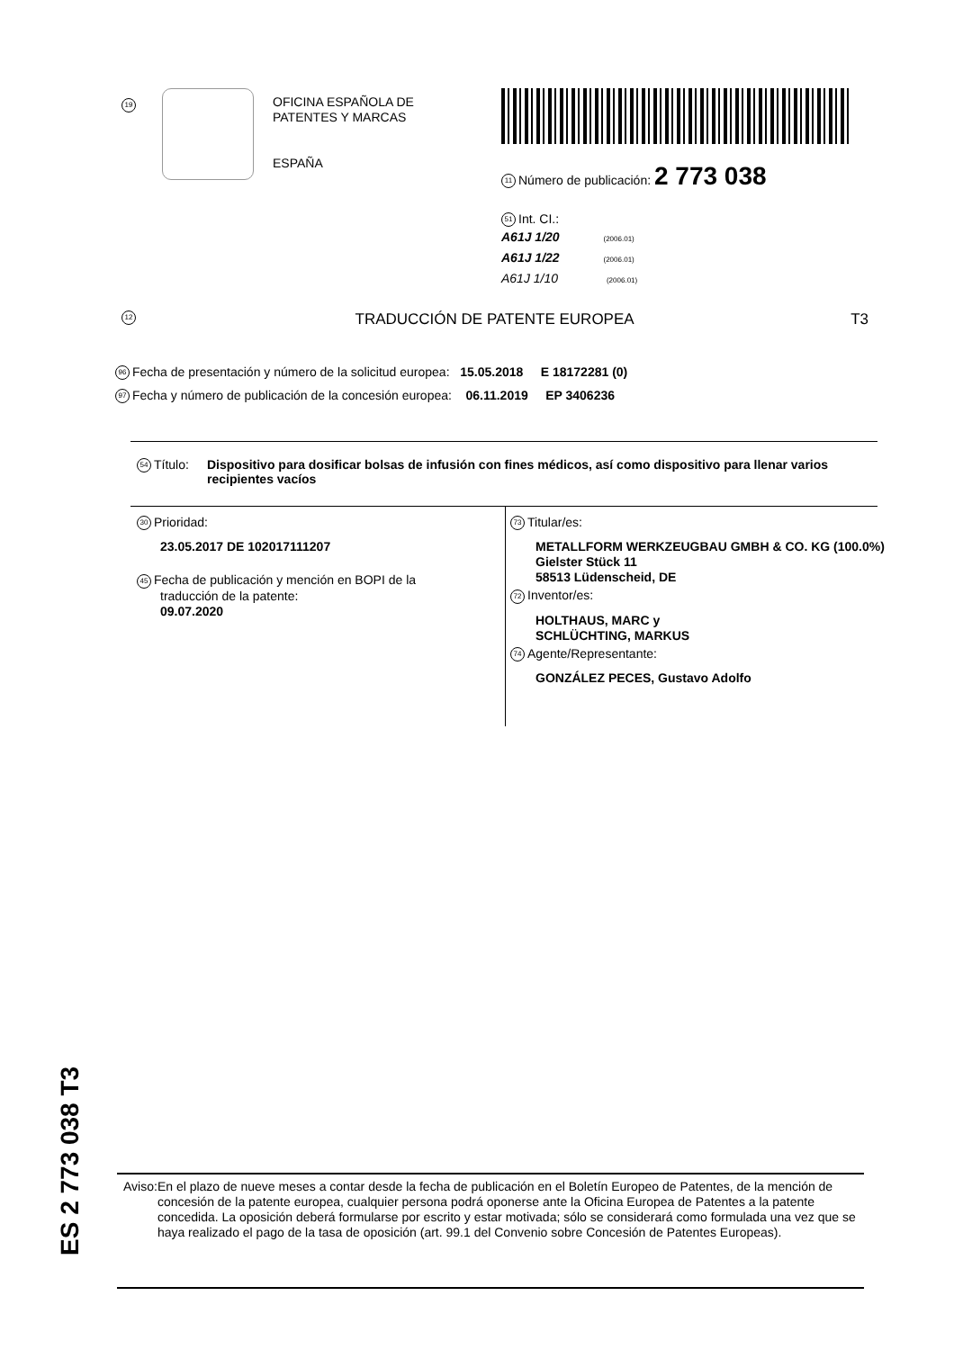19
OFICINA ESPAÑOLA DE
PATENTES Y MARCAS
ESPAÑA
11 Número de publicación: 2 773 038
51 Int. CI.:
A61J 1/20 (2006.01)
A61J 1/22 (2006.01)
A61J 1/10 (2006.01)
12 TRADUCCIÓN DE PATENTE EUROPEA T3
96 Fecha de presentación y número de la solicitud europea: 15.05.2018 E 18172281 (0)
97 Fecha y número de publicación de la concesión europea: 06.11.2019 EP 3406236
54 Título:
Dispositivo para dosificar bolsas de infusión con fines médicos, así como dispositivo para llenar varios recipientes vacíos
30 Prioridad:
23.05.2017 DE 102017111207
45 Fecha de publicación y mención en BOPI de la
traducción de la patente:
09.07.2020
73 Titular/es:
METALLFORM WERKZEUGBAU GMBH & CO. KG (100.0%)
Gielster Stück 11
58513 Lüdenscheid, DE
72 Inventor/es:
HOLTHAUS, MARC y
SCHLÜCHTING, MARKUS
74 Agente/Representante:
GONZÁLEZ PECES, Gustavo Adolfo
ES 2 773 038 T3
Aviso:
En el plazo de nueve meses a contar desde la fecha de publicación en el Boletín Europeo de Patentes, de la mención de concesión de la patente europea, cualquier persona podrá oponerse ante la Oficina Europea de Patentes a la patente concedida. La oposición deberá formularse por escrito y estar motivada; sólo se considerará como formulada una vez que se haya realizado el pago de la tasa de oposición (art. 99.1 del Convenio sobre Concesión de Patentes Europeas).